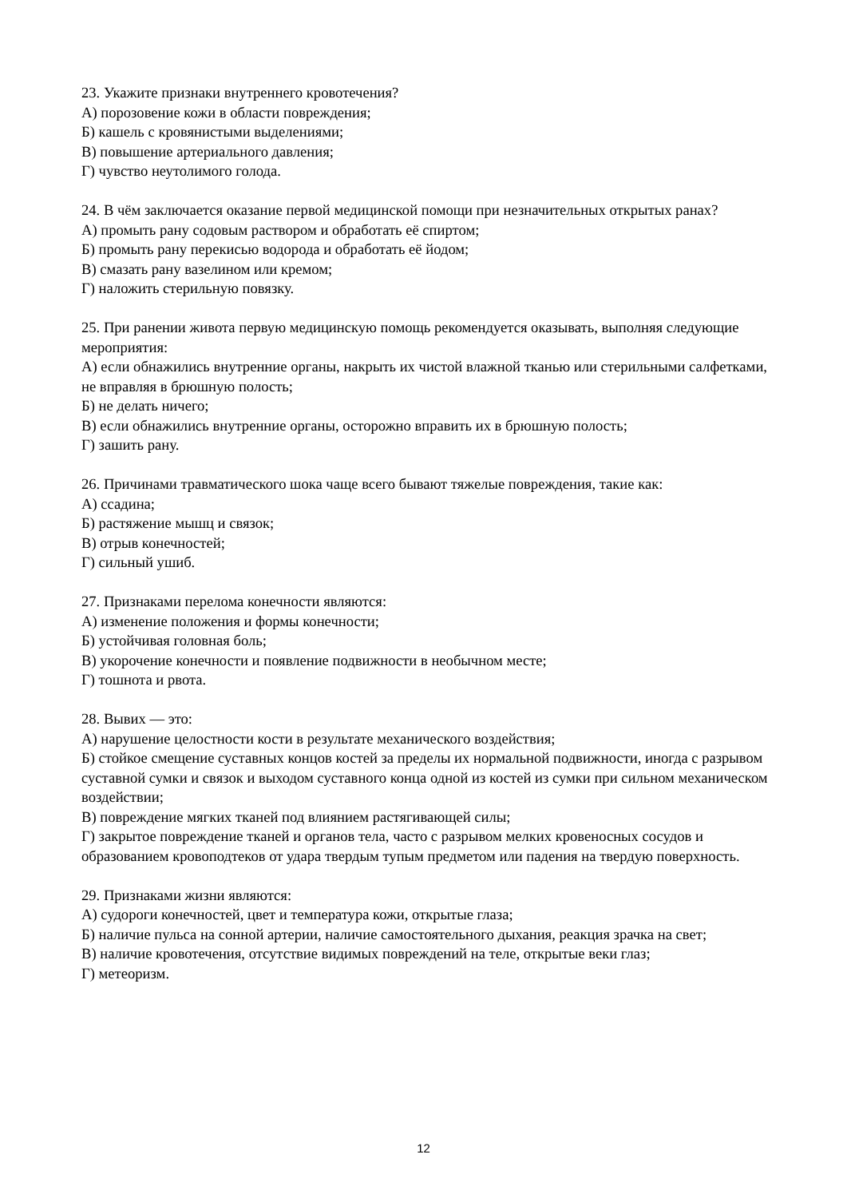23. Укажите признаки внутреннего кровотечения?
А) порозовение кожи в области повреждения;
Б) кашель с кровянистыми выделениями;
В) повышение артериального давления;
Г) чувство неутолимого голода.
24. В чём заключается оказание первой медицинской помощи при незначительных открытых ранах?
А) промыть рану содовым раствором и обработать её спиртом;
Б) промыть рану перекисью водорода и обработать её йодом;
В) смазать рану вазелином или кремом;
Г) наложить стерильную повязку.
25. При ранении живота первую медицинскую помощь рекомендуется оказывать, выполняя следующие мероприятия:
А) если обнажились внутренние органы, накрыть их чистой влажной тканью или стерильными салфетками, не вправляя в брюшную полость;
Б) не делать ничего;
В) если обнажились внутренние органы, осторожно вправить их в брюшную полость;
Г) зашить рану.
26. Причинами травматического шока чаще всего бывают тяжелые повреждения, такие как:
А) ссадина;
Б) растяжение мышц и связок;
В) отрыв конечностей;
Г) сильный ушиб.
27. Признаками перелома конечности являются:
А) изменение положения и формы конечности;
Б) устойчивая головная боль;
В) укорочение конечности и появление подвижности в необычном месте;
Г) тошнота и рвота.
28. Вывих — это:
А) нарушение целостности кости в результате механического воздействия;
Б) стойкое смещение суставных концов костей за пределы их нормальной подвижности, иногда с разрывом суставной сумки и связок и выходом суставного конца одной из костей из сумки при сильном механическом воздействии;
В) повреждение мягких тканей под влиянием растягивающей силы;
Г) закрытое повреждение тканей и органов тела, часто с разрывом мелких кровеносных сосудов и образованием кровоподтеков от удара твердым тупым предметом или падения на твердую поверхность.
29. Признаками жизни являются:
А) судороги конечностей, цвет и температура кожи, открытые глаза;
Б) наличие пульса на сонной артерии, наличие самостоятельного дыхания, реакция зрачка на свет;
В) наличие кровотечения, отсутствие видимых повреждений на теле, открытые веки глаз;
Г) метеоризм.
12